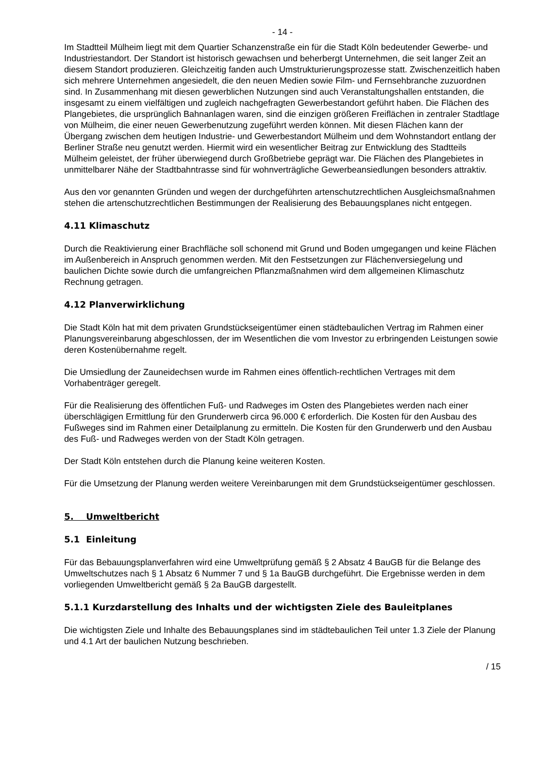- 14 -
Im Stadtteil Mülheim liegt mit dem Quartier Schanzenstraße ein für die Stadt Köln bedeutender Gewerbe- und Industriestandort. Der Standort ist historisch gewachsen und beherbergt Unternehmen, die seit langer Zeit an diesem Standort produzieren. Gleichzeitig fanden auch Umstrukturierungsprozesse statt. Zwischenzeitlich haben sich mehrere Unternehmen angesiedelt, die den neuen Medien sowie Film- und Fernsehbranche zuzuordnen sind. In Zusammenhang mit diesen gewerblichen Nutzungen sind auch Veranstaltungshallen entstanden, die insgesamt zu einem vielfältigen und zugleich nachgefragten Gewerbestandort geführt haben. Die Flächen des Plangebietes, die ursprünglich Bahnanlagen waren, sind die einzigen größeren Freiflächen in zentraler Stadtlage von Mülheim, die einer neuen Gewerbenutzung zugeführt werden können. Mit diesen Flächen kann der Übergang zwischen dem heutigen Industrie- und Gewerbestandort Mülheim und dem Wohnstandort entlang der Berliner Straße neu genutzt werden. Hiermit wird ein wesentlicher Beitrag zur Entwicklung des Stadtteils Mülheim geleistet, der früher überwiegend durch Großbetriebe geprägt war. Die Flächen des Plangebietes in unmittelbarer Nähe der Stadtbahntrasse sind für wohnverträgliche Gewerbeansiedlungen besonders attraktiv.
Aus den vor genannten Gründen und wegen der durchgeführten artenschutzrechtlichen Ausgleichsmaßnahmen stehen die artenschutzrechtlichen Bestimmungen der Realisierung des Bebauungsplanes nicht entgegen.
4.11 Klimaschutz
Durch die Reaktivierung einer Brachfläche soll schonend mit Grund und Boden umgegangen und keine Flächen im Außenbereich in Anspruch genommen werden. Mit den Festsetzungen zur Flächenversiegelung und baulichen Dichte sowie durch die umfangreichen Pflanzmaßnahmen wird dem allgemeinen Klimaschutz Rechnung getragen.
4.12 Planverwirklichung
Die Stadt Köln hat mit dem privaten Grundstückseigentümer einen städtebaulichen Vertrag im Rahmen einer Planungsvereinbarung abgeschlossen, der im Wesentlichen die vom Investor zu erbringenden Leistungen sowie deren Kostenübernahme regelt.
Die Umsiedlung der Zauneidechsen wurde im Rahmen eines öffentlich-rechtlichen Vertrages mit dem Vorhabenträger geregelt.
Für die Realisierung des öffentlichen Fuß- und Radweges im Osten des Plangebietes werden nach einer überschlägigen Ermittlung für den Grunderwerb circa 96.000 € erforderlich. Die Kosten für den Ausbau des Fußweges sind im Rahmen einer Detailplanung zu ermitteln. Die Kosten für den Grunderwerb und den Ausbau des Fuß- und Radweges werden von der Stadt Köln getragen.
Der Stadt Köln entstehen durch die Planung keine weiteren Kosten.
Für die Umsetzung der Planung werden weitere Vereinbarungen mit dem Grundstückseigentümer geschlossen.
5. Umweltbericht
5.1 Einleitung
Für das Bebauungsplanverfahren wird eine Umweltprüfung gemäß § 2 Absatz 4 BauGB für die Belange des Umweltschutzes nach § 1 Absatz 6 Nummer 7 und § 1a BauGB durchgeführt. Die Ergebnisse werden in dem vorliegenden Umweltbericht gemäß § 2a BauGB dargestellt.
5.1.1 Kurzdarstellung des Inhalts und der wichtigsten Ziele des Bauleitplanes
Die wichtigsten Ziele und Inhalte des Bebauungsplanes sind im städtebaulichen Teil unter 1.3 Ziele der Planung und 4.1 Art der baulichen Nutzung beschrieben.
/ 15